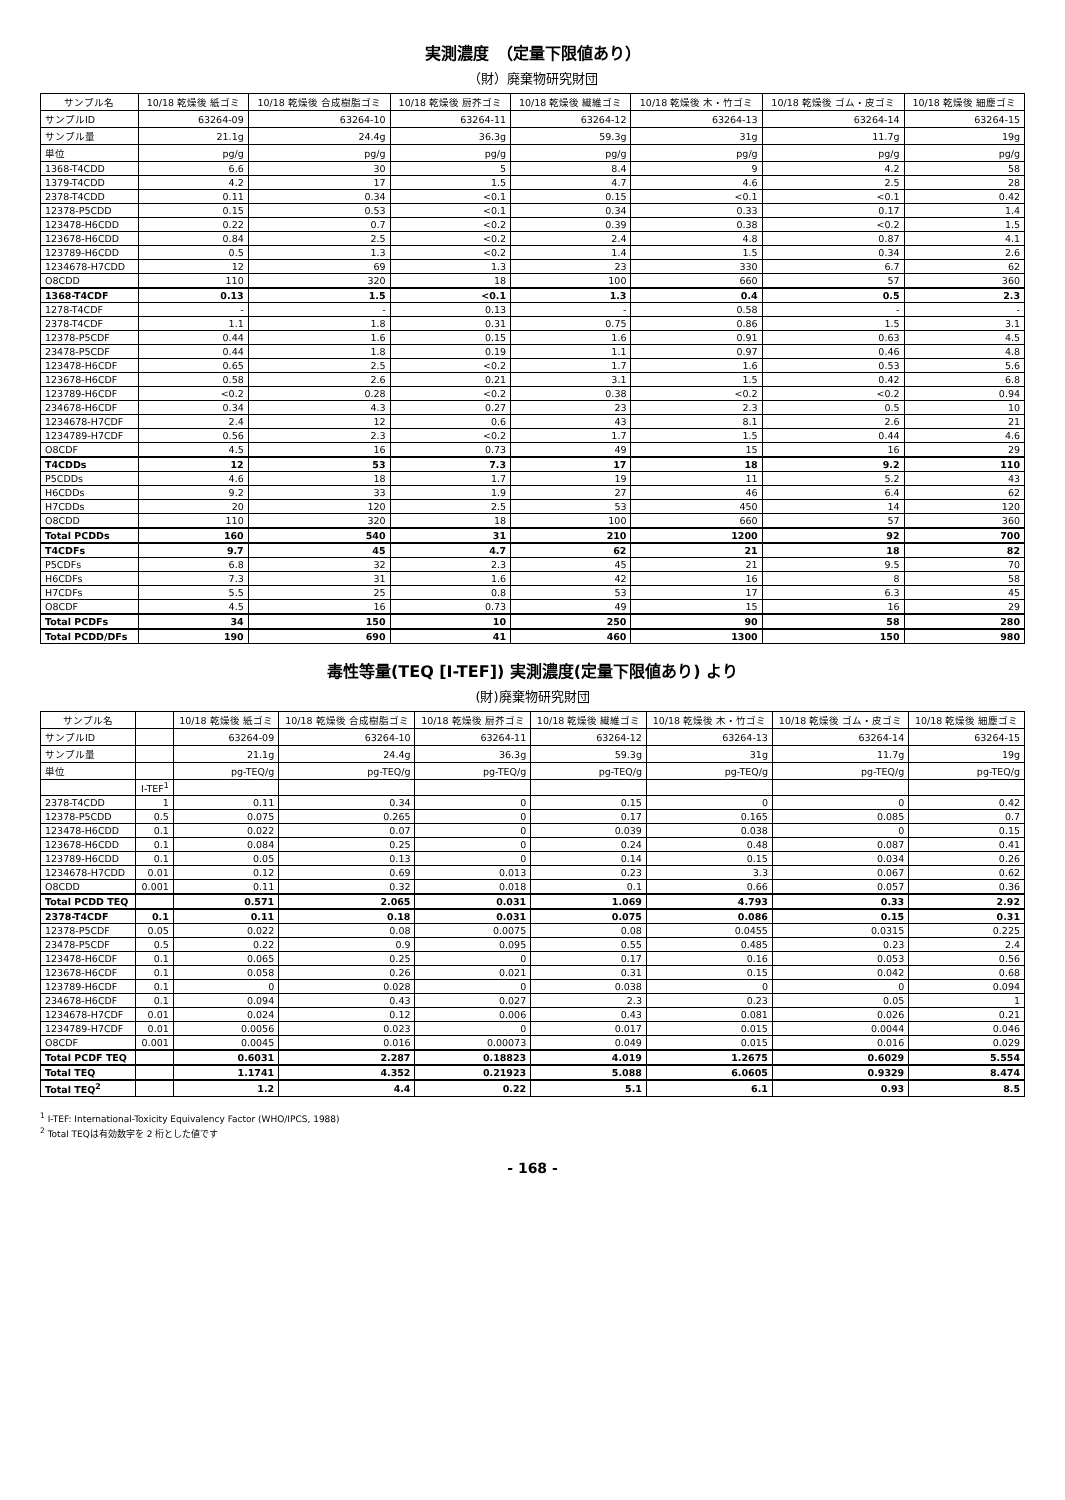実測濃度　（定量下限値あり）
（財）廃棄物研究財団
| サンプル名 | 10/18 乾燥後 紙ゴミ | 10/18 乾燥後 合成樹脂ゴミ | 10/18 乾燥後 厨芥ゴミ | 10/18 乾燥後 繊維ゴミ | 10/18 乾燥後 木・竹ゴミ | 10/18 乾燥後 ゴム・皮ゴミ | 10/18 乾燥後 細塵ゴミ |
| --- | --- | --- | --- | --- | --- | --- | --- |
| サンプルID | 63264-09 | 63264-10 | 63264-11 | 63264-12 | 63264-13 | 63264-14 | 63264-15 |
| サンプル量 | 21.1g | 24.4g | 36.3g | 59.3g | 31g | 11.7g | 19g |
| 単位 | pg/g | pg/g | pg/g | pg/g | pg/g | pg/g | pg/g |
| 1368-T4CDD | 6.6 | 30 | 5 | 8.4 | 9 | 4.2 | 58 |
| 1379-T4CDD | 4.2 | 17 | 1.5 | 4.7 | 4.6 | 2.5 | 28 |
| 2378-T4CDD | 0.11 | 0.34 | <0.1 | 0.15 | <0.1 | <0.1 | 0.42 |
| 12378-P5CDD | 0.15 | 0.53 | <0.1 | 0.34 | 0.33 | 0.17 | 1.4 |
| 123478-H6CDD | 0.22 | 0.7 | <0.2 | 0.39 | 0.38 | <0.2 | 1.5 |
| 123678-H6CDD | 0.84 | 2.5 | <0.2 | 2.4 | 4.8 | 0.87 | 4.1 |
| 123789-H6CDD | 0.5 | 1.3 | <0.2 | 1.4 | 1.5 | 0.34 | 2.6 |
| 1234678-H7CDD | 12 | 69 | 1.3 | 23 | 330 | 6.7 | 62 |
| O8CDD | 110 | 320 | 18 | 100 | 660 | 57 | 360 |
| 1368-T4CDF | 0.13 | 1.5 | <0.1 | 1.3 | 0.4 | 0.5 | 2.3 |
| 1278-T4CDF | - | - | 0.13 | - | 0.58 | - | - |
| 2378-T4CDF | 1.1 | 1.8 | 0.31 | 0.75 | 0.86 | 1.5 | 3.1 |
| 12378-P5CDF | 0.44 | 1.6 | 0.15 | 1.6 | 0.91 | 0.63 | 4.5 |
| 23478-P5CDF | 0.44 | 1.8 | 0.19 | 1.1 | 0.97 | 0.46 | 4.8 |
| 123478-H6CDF | 0.65 | 2.5 | <0.2 | 1.7 | 1.6 | 0.53 | 5.6 |
| 123678-H6CDF | 0.58 | 2.6 | 0.21 | 3.1 | 1.5 | 0.42 | 6.8 |
| 123789-H6CDF | <0.2 | 0.28 | <0.2 | 0.38 | <0.2 | <0.2 | 0.94 |
| 234678-H6CDF | 0.34 | 4.3 | 0.27 | 23 | 2.3 | 0.5 | 10 |
| 1234678-H7CDF | 2.4 | 12 | 0.6 | 43 | 8.1 | 2.6 | 21 |
| 1234789-H7CDF | 0.56 | 2.3 | <0.2 | 1.7 | 1.5 | 0.44 | 4.6 |
| O8CDF | 4.5 | 16 | 0.73 | 49 | 15 | 16 | 29 |
| T4CDDs | 12 | 53 | 7.3 | 17 | 18 | 9.2 | 110 |
| P5CDDs | 4.6 | 18 | 1.7 | 19 | 11 | 5.2 | 43 |
| H6CDDs | 9.2 | 33 | 1.9 | 27 | 46 | 6.4 | 62 |
| H7CDDs | 20 | 120 | 2.5 | 53 | 450 | 14 | 120 |
| O8CDD | 110 | 320 | 18 | 100 | 660 | 57 | 360 |
| Total PCDDs | 160 | 540 | 31 | 210 | 1200 | 92 | 700 |
| T4CDFs | 9.7 | 45 | 4.7 | 62 | 21 | 18 | 82 |
| P5CDFs | 6.8 | 32 | 2.3 | 45 | 21 | 9.5 | 70 |
| H6CDFs | 7.3 | 31 | 1.6 | 42 | 16 | 8 | 58 |
| H7CDFs | 5.5 | 25 | 0.8 | 53 | 17 | 6.3 | 45 |
| O8CDF | 4.5 | 16 | 0.73 | 49 | 15 | 16 | 29 |
| Total PCDFs | 34 | 150 | 10 | 250 | 90 | 58 | 280 |
| Total PCDD/DFs | 190 | 690 | 41 | 460 | 1300 | 150 | 980 |
毒性等量(TEQ [I-TEF]) 実測濃度(定量下限値あり) より
(財)廃棄物研究財団
| サンプル名 | | 10/18 乾燥後 紙ゴミ | 10/18 乾燥後 合成樹脂ゴミ | 10/18 乾燥後 厨芥ゴミ | 10/18 乾燥後 繊維ゴミ | 10/18 乾燥後 木・竹ゴミ | 10/18 乾燥後 ゴム・皮ゴミ | 10/18 乾燥後 細塵ゴミ |
| --- | --- | --- | --- | --- | --- | --- | --- | --- |
| サンプルID | | 63264-09 | 63264-10 | 63264-11 | 63264-12 | 63264-13 | 63264-14 | 63264-15 |
| サンプル量 | | 21.1g | 24.4g | 36.3g | 59.3g | 31g | 11.7g | 19g |
| 単位 | | pg-TEQ/g | pg-TEQ/g | pg-TEQ/g | pg-TEQ/g | pg-TEQ/g | pg-TEQ/g | pg-TEQ/g |
| | I-TEF<sup>1</sup> | | | | | | | |
| 2378-T4CDD | 1 | 0.11 | 0.34 | 0 | 0.15 | 0 | 0 | 0.42 |
| 12378-P5CDD | 0.5 | 0.075 | 0.265 | 0 | 0.17 | 0.165 | 0.085 | 0.7 |
| 123478-H6CDD | 0.1 | 0.022 | 0.07 | 0 | 0.039 | 0.038 | 0 | 0.15 |
| 123678-H6CDD | 0.1 | 0.084 | 0.25 | 0 | 0.24 | 0.48 | 0.087 | 0.41 |
| 123789-H6CDD | 0.1 | 0.05 | 0.13 | 0 | 0.14 | 0.15 | 0.034 | 0.26 |
| 1234678-H7CDD | 0.01 | 0.12 | 0.69 | 0.013 | 0.23 | 3.3 | 0.067 | 0.62 |
| O8CDD | 0.001 | 0.11 | 0.32 | 0.018 | 0.1 | 0.66 | 0.057 | 0.36 |
| Total PCDD TEQ | | 0.571 | 2.065 | 0.031 | 1.069 | 4.793 | 0.33 | 2.92 |
| 2378-T4CDF | 0.1 | 0.11 | 0.18 | 0.031 | 0.075 | 0.086 | 0.15 | 0.31 |
| 12378-P5CDF | 0.05 | 0.022 | 0.08 | 0.0075 | 0.08 | 0.0455 | 0.0315 | 0.225 |
| 23478-P5CDF | 0.5 | 0.22 | 0.9 | 0.095 | 0.55 | 0.485 | 0.23 | 2.4 |
| 123478-H6CDF | 0.1 | 0.065 | 0.25 | 0 | 0.17 | 0.16 | 0.053 | 0.56 |
| 123678-H6CDF | 0.1 | 0.058 | 0.26 | 0.021 | 0.31 | 0.15 | 0.042 | 0.68 |
| 123789-H6CDF | 0.1 | 0 | 0.028 | 0 | 0.038 | 0 | 0 | 0.094 |
| 234678-H6CDF | 0.1 | 0.094 | 0.43 | 0.027 | 2.3 | 0.23 | 0.05 | 1 |
| 1234678-H7CDF | 0.01 | 0.024 | 0.12 | 0.006 | 0.43 | 0.081 | 0.026 | 0.21 |
| 1234789-H7CDF | 0.01 | 0.0056 | 0.023 | 0 | 0.017 | 0.015 | 0.0044 | 0.046 |
| O8CDF | 0.001 | 0.0045 | 0.016 | 0.00073 | 0.049 | 0.015 | 0.016 | 0.029 |
| Total PCDF TEQ | | 0.6031 | 2.287 | 0.18823 | 4.019 | 1.2675 | 0.6029 | 5.554 |
| Total TEQ | | 1.1741 | 4.352 | 0.21923 | 5.088 | 6.0605 | 0.9329 | 8.474 |
| Total TEQ<sup>2</sup> | | 1.2 | 4.4 | 0.22 | 5.1 | 6.1 | 0.93 | 8.5 |
<sup>1</sup> I-TEF: International-Toxicity Equivalency Factor (WHO/IPCS, 1988)
<sup>2</sup> Total TEQは有効数字を 2 桁とした値です
- 168 -